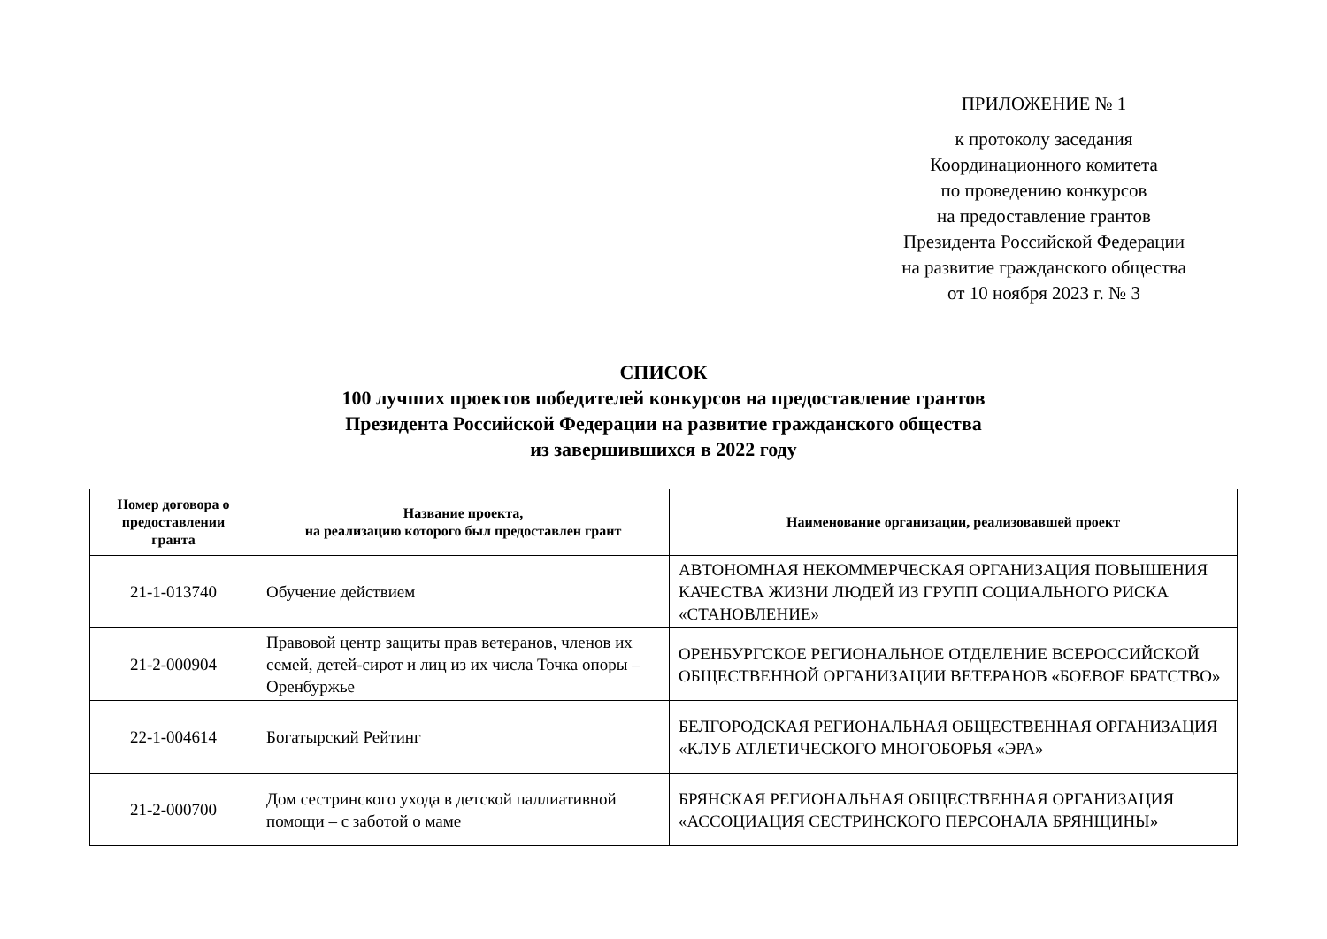ПРИЛОЖЕНИЕ № 1
к протоколу заседания
Координационного комитета
по проведению конкурсов
на предоставление грантов
Президента Российской Федерации
на развитие гражданского общества
от 10 ноября 2023 г. № 3
СПИСОК
100 лучших проектов победителей конкурсов на предоставление грантов
Президента Российской Федерации на развитие гражданского общества
из завершившихся в 2022 году
| Номер договора о предоставлении гранта | Название проекта, на реализацию которого был предоставлен грант | Наименование организации, реализовавшей проект |
| --- | --- | --- |
| 21-1-013740 | Обучение действием | АВТОНОМНАЯ НЕКОММЕРЧЕСКАЯ ОРГАНИЗАЦИЯ ПОВЫШЕНИЯ КАЧЕСТВА ЖИЗНИ ЛЮДЕЙ ИЗ ГРУПП СОЦИАЛЬНОГО РИСКА «СТАНОВЛЕНИЕ» |
| 21-2-000904 | Правовой центр защиты прав ветеранов, членов их семей, детей-сирот и лиц из их числа Точка опоры – Оренбуржье | ОРЕНБУРГСКОЕ РЕГИОНАЛЬНОЕ ОТДЕЛЕНИЕ ВСЕРОССИЙСКОЙ ОБЩЕСТВЕННОЙ ОРГАНИЗАЦИИ ВЕТЕРАНОВ «БОЕВОЕ БРАТСТВО» |
| 22-1-004614 | Богатырский Рейтинг | БЕЛГОРОДСКАЯ РЕГИОНАЛЬНАЯ ОБЩЕСТВЕННАЯ ОРГАНИЗАЦИЯ «КЛУБ АТЛЕТИЧЕСКОГО МНОГОБОРЬЯ «ЭРА» |
| 21-2-000700 | Дом сестринского ухода в детской паллиативной помощи – с заботой о маме | БРЯНСКАЯ РЕГИОНАЛЬНАЯ ОБЩЕСТВЕННАЯ ОРГАНИЗАЦИЯ «АССОЦИАЦИЯ СЕСТРИНСКОГО ПЕРСОНАЛА БРЯНЩИНЫ» |